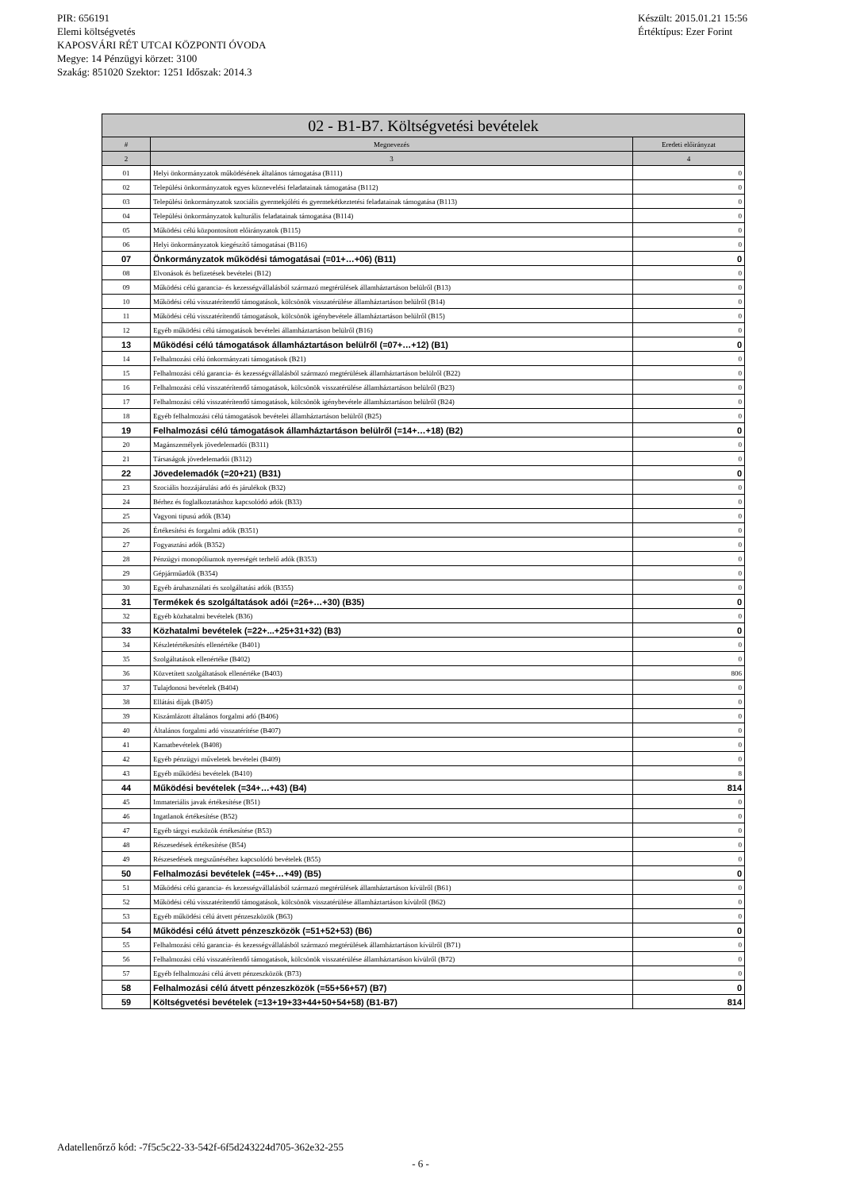PIR: 656191
Elemi költségvetés
KAPOSVÁRI RÉT UTCAI KÖZPONTI ÓVODA
Megye: 14 Pénzügyi körzet: 3100
Szakág: 851020 Szektor: 1251 Időszak: 2014.3
Készült: 2015.01.21 15:56
Értéktípus: Ezer Forint
| 02 - B1-B7. Költségvetési bevételek | | |
| --- | --- | --- |
| # | Megnevezés | Eredeti előirányzat |
| 2 | 3 | 4 |
| 01 | Helyi önkormányzatok működésének általános támogatása (B111) | 0 |
| 02 | Települési önkormányzatok egyes köznevelési feladatainak támogatása (B112) | 0 |
| 03 | Települési önkormányzatok szociális gyermekjóléti és gyermekétkeztetési feladatainak támogatása (B113) | 0 |
| 04 | Települési önkormányzatok kulturális feladatainak támogatása (B114) | 0 |
| 05 | Működési célú központosított előirányzatok (B115) | 0 |
| 06 | Helyi önkormányzatok kiegészítő támogatásai (B116) | 0 |
| 07 | Önkormányzatok működési támogatásai (=01+…+06) (B11) | 0 |
| 08 | Elvonások és befizetések bevételei (B12) | 0 |
| 09 | Működési célú garancia- és kezességvállalásból származó megtérülések államháztartáson belülről (B13) | 0 |
| 10 | Működési célú visszatérítendő támogatások, kölcsönök visszatérülése államháztartáson belülről (B14) | 0 |
| 11 | Működési célú visszatérítendő támogatások, kölcsönök igénybevétele államháztartáson belülről (B15) | 0 |
| 12 | Egyéb működési célú támogatások bevételei államháztartáson belülről (B16) | 0 |
| 13 | Működési célú támogatások államháztartáson belülről (=07+…+12) (B1) | 0 |
| 14 | Felhalmozási célú önkormányzati támogatások (B21) | 0 |
| 15 | Felhalmozási célú garancia- és kezességvállalásból származó megtérülések államháztartáson belülről (B22) | 0 |
| 16 | Felhalmozási célú visszatérítendő támogatások, kölcsönök visszatérülése államháztartáson belülről (B23) | 0 |
| 17 | Felhalmozási célú visszatérítendő támogatások, kölcsönök igénybevétele államháztartáson belülről (B24) | 0 |
| 18 | Egyéb felhalmozási célú támogatások bevételei államháztartáson belülről (B25) | 0 |
| 19 | Felhalmozási célú támogatások államháztartáson belülről (=14+…+18) (B2) | 0 |
| 20 | Magánszemélyek jövedelemadói (B311) | 0 |
| 21 | Társaságok jövedelemadói (B312) | 0 |
| 22 | Jövedelemadók (=20+21) (B31) | 0 |
| 23 | Szociális hozzájárulási adó és járulékok (B32) | 0 |
| 24 | Bérhez és foglalkoztatáshoz kapcsolódó adók (B33) | 0 |
| 25 | Vagyoni tipusú adók (B34) | 0 |
| 26 | Értékesítési és forgalmi adók (B351) | 0 |
| 27 | Fogyasztási adók (B352) | 0 |
| 28 | Pénzügyi monopóliumok nyereségét terhelő adók (B353) | 0 |
| 29 | Gépjárműadók (B354) | 0 |
| 30 | Egyéb áruhasználati és szolgáltatási adók (B355) | 0 |
| 31 | Termékek és szolgáltatások adói (=26+…+30) (B35) | 0 |
| 32 | Egyéb közhatalmi bevételek (B36) | 0 |
| 33 | Közhatalmi bevételek (=22+...+25+31+32) (B3) | 0 |
| 34 | Készletértékesítés ellenértéke (B401) | 0 |
| 35 | Szolgáltatások ellenértéke (B402) | 0 |
| 36 | Közvetített szolgáltatások ellenértéke (B403) | 806 |
| 37 | Tulajdonosi bevételek (B404) | 0 |
| 38 | Ellátási díjak (B405) | 0 |
| 39 | Kiszámlázott általános forgalmi adó (B406) | 0 |
| 40 | Általános forgalmi adó visszatérítése (B407) | 0 |
| 41 | Kamatbevételek (B408) | 0 |
| 42 | Egyéb pénzügyi műveletek bevételei (B409) | 0 |
| 43 | Egyéb működési bevételek (B410) | 8 |
| 44 | Működési bevételek (=34+…+43) (B4) | 814 |
| 45 | Immateriális javak értékesítése (B51) | 0 |
| 46 | Ingatlanok értékesítése (B52) | 0 |
| 47 | Egyéb tárgyi eszközök értékesítése (B53) | 0 |
| 48 | Részesedések értékesítése (B54) | 0 |
| 49 | Részesedések megszűnéséhez kapcsolódó bevételek (B55) | 0 |
| 50 | Felhalmozási bevételek (=45+…+49) (B5) | 0 |
| 51 | Működési célú garancia- és kezességvállalásból származó megtérülések államháztartáson kívülről (B61) | 0 |
| 52 | Működési célú visszatérítendő támogatások, kölcsönök visszatérülése államháztartáson kívülről (B62) | 0 |
| 53 | Egyéb működési célú átvett pénzeszközök (B63) | 0 |
| 54 | Működési célú átvett pénzeszközök (=51+52+53) (B6) | 0 |
| 55 | Felhalmozási célú garancia- és kezességvállalásból származó megtérülések államháztartáson kívülről (B71) | 0 |
| 56 | Felhalmozási célú visszatérítendő támogatások, kölcsönök visszatérülése államháztartáson kívülről (B72) | 0 |
| 57 | Egyéb felhalmozási célú átvett pénzeszközök (B73) | 0 |
| 58 | Felhalmozási célú átvett pénzeszközök (=55+56+57) (B7) | 0 |
| 59 | Költségvetési bevételek (=13+19+33+44+50+54+58) (B1-B7) | 814 |
Adatellenőrző kód: -7f5c5c22-33-542f-6f5d243224d705-362e32-255
- 6 -